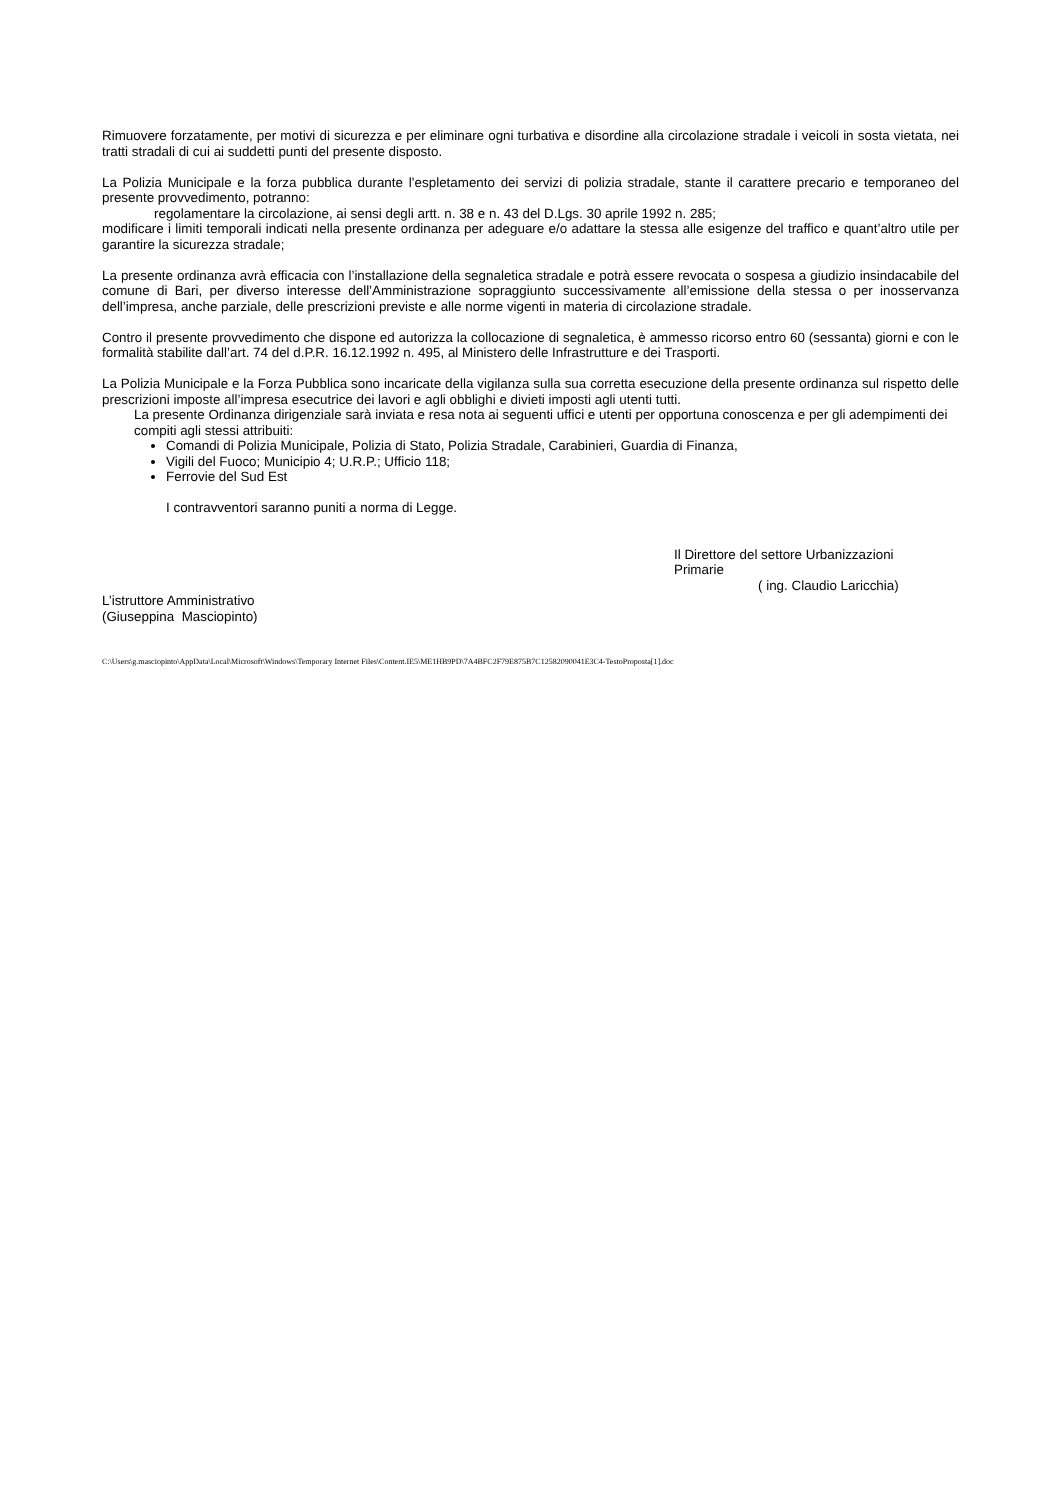Rimuovere forzatamente, per motivi di sicurezza e per eliminare ogni turbativa e disordine alla circolazione stradale i veicoli in sosta vietata, nei tratti stradali di cui ai suddetti punti del presente disposto.
La Polizia Municipale e la forza pubblica durante l’espletamento dei servizi di polizia stradale, stante il carattere precario e temporaneo del presente provvedimento, potranno:
regolamentare la circolazione, ai sensi degli artt. n. 38 e n. 43 del D.Lgs. 30 aprile 1992 n. 285;
modificare i limiti temporali indicati nella presente ordinanza per adeguare e/o adattare la stessa alle esigenze del traffico e quant’altro utile per garantire la sicurezza stradale;
La presente ordinanza avrà efficacia con l’installazione della segnaletica stradale e potrà essere revocata o sospesa a giudizio insindacabile del comune di Bari, per diverso interesse dell’Amministrazione sopraggiunto successivamente all’emissione della stessa o per inosservanza dell’impresa, anche parziale, delle prescrizioni previste e alle norme vigenti in materia di circolazione stradale.
Contro il presente provvedimento che dispone ed autorizza la collocazione di segnaletica, è ammesso ricorso entro 60 (sessanta) giorni e con le formalità stabilite dall’art. 74 del d.P.R. 16.12.1992 n. 495, al Ministero delle Infrastrutture e dei Trasporti.
La Polizia Municipale e la Forza Pubblica sono incaricate della vigilanza sulla sua corretta esecuzione della presente ordinanza sul rispetto delle prescrizioni imposte all’impresa esecutrice dei lavori e agli obblighi e divieti imposti agli utenti tutti.
La presente Ordinanza dirigenziale sarà inviata e resa nota ai seguenti uffici e utenti per opportuna conoscenza e per gli adempimenti dei compiti agli stessi attribuiti:
Comandi di Polizia Municipale, Polizia di Stato, Polizia Stradale, Carabinieri, Guardia di Finanza,
Vigili del Fuoco; Municipio 4; U.R.P.; Ufficio 118;
Ferrovie del Sud Est
I contravventori saranno puniti a norma di Legge.
Il Direttore del settore Urbanizzazioni
Primarie
( ing. Claudio Laricchia)
L’istruttore Amministrativo
(Giuseppina Masciopinto)
C:\Users\g.masciopinto\AppData\Local\Microsoft\Windows\Temporary Internet Files\Content.IE5\ME1HB9PD\7A4BFC2F79E875B7C12582090041E3C4-TestoProposta[1].doc